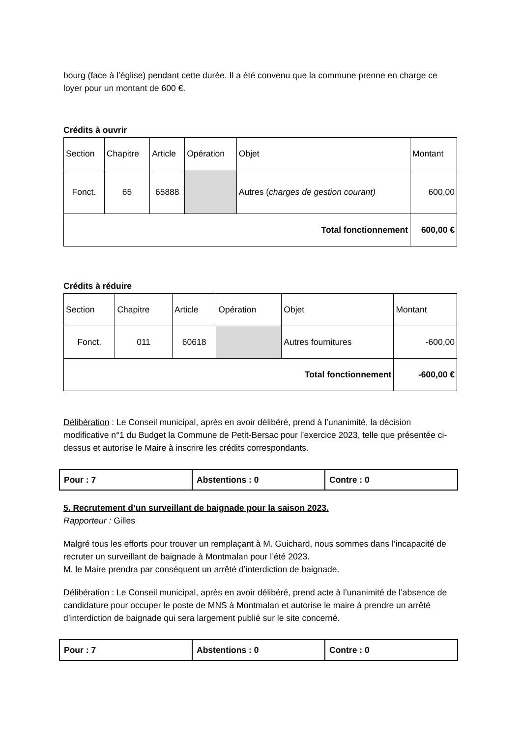bourg (face à l’église) pendant cette durée. Il a été convenu que la commune prenne en charge ce loyer pour un montant de 600 €.
Crédits à ouvrir
| Section | Chapitre | Article | Opération | Objet | Montant |
| Fonct. | 65 | 65888 | | Autres ( charges de gestion courant) | 600,00 |
| Total fonctionnement | | | | | 600,00 € |
Crédits à réduire
| Section | Chapitre | Article | Opération | Objet | Montant |
| Fonct. | 011 | 60618 | | Autres fournitures | -600,00 |
| Total fonctionnement | | | | | -600,00 € |
Délibération : Le Conseil municipal, après en avoir délibéré, prend à l’unanimité, la décision modificative n°1 du Budget la Commune de Petit-Bersac pour l’exercice 2023, telle que présentée ci-dessus et autorise le Maire à inscrire les crédits correspondants.
| Pour : 7 | Abstentions : 0 | Contre : 0 |
5. Recrutement d’un surveillant de baignade pour la saison 2023.
Rapporteur : Gilles
Malgré tous les efforts pour trouver un remplaçant à M. Guichard, nous sommes dans l’incapacité de recruter un surveillant de baignade à Montmalan pour l’été 2023.
M. le Maire prendra par conséquent un arrêté d’interdiction de baignade.
Délibération : Le Conseil municipal, après en avoir délibéré, prend acte à l’unanimité de l’absence de candidature pour occuper le poste de MNS à Montmalan et autorise le maire à prendre un arrêté d’interdiction de baignade qui sera largement publié sur le site concerné.
| Pour : 7 | Abstentions : 0 | Contre : 0 |